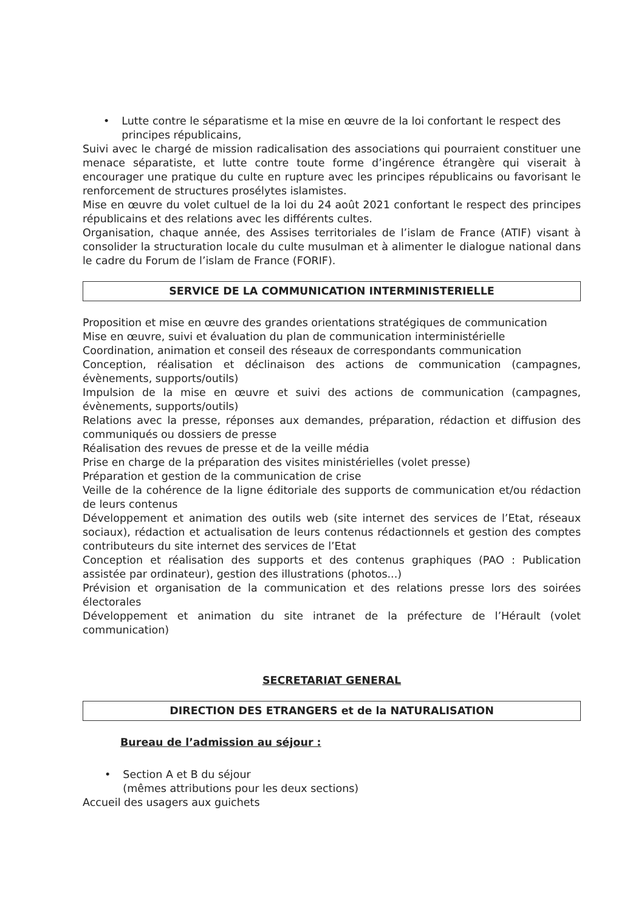• Lutte contre le séparatisme et la mise en œuvre de la loi confortant le respect des principes républicains,
Suivi avec le chargé de mission radicalisation des associations qui pourraient constituer une menace séparatiste, et lutte contre toute forme d’ingérence étrangère qui viserait à encourager une pratique du culte en rupture avec les principes républicains ou favorisant le renforcement de structures prosélytes islamistes.
Mise en œuvre du volet cultuel de la loi du 24 août 2021 confortant le respect des principes républicains et des relations avec les différents cultes.
Organisation, chaque année, des Assises territoriales de l’islam de France (ATIF) visant à consolider la structuration locale du culte musulman et à alimenter le dialogue national dans le cadre du Forum de l’islam de France (FORIF).
SERVICE DE LA COMMUNICATION INTERMINISTERIELLE
Proposition et mise en œuvre des grandes orientations stratégiques de communication
Mise en œuvre, suivi et évaluation du plan de communication interministérielle
Coordination, animation et conseil des réseaux de correspondants communication
Conception, réalisation et déclinaison des actions de communication (campagnes, évènements, supports/outils)
Impulsion de la mise en œuvre et suivi des actions de communication (campagnes, évènements, supports/outils)
Relations avec la presse, réponses aux demandes, préparation, rédaction et diffusion des communiqués ou dossiers de presse
Réalisation des revues de presse et de la veille média
Prise en charge de la préparation des visites ministérielles (volet presse)
Préparation et gestion de la communication de crise
Veille de la cohérence de la ligne éditoriale des supports de communication et/ou rédaction de leurs contenus
Développement et animation des outils web (site internet des services de l’Etat, réseaux sociaux), rédaction et actualisation de leurs contenus rédactionnels et gestion des comptes contributeurs du site internet des services de l’Etat
Conception et réalisation des supports et des contenus graphiques (PAO : Publication assistée par ordinateur), gestion des illustrations (photos...)
Prévision et organisation de la communication et des relations presse lors des soirées électorales
Développement et animation du site intranet de la préfecture de l’Hérault (volet communication)
SECRETARIAT GENERAL
DIRECTION DES ETRANGERS et de la NATURALISATION
Bureau de l’admission au séjour :
• Section A et B du séjour
(mêmes attributions pour les deux sections)
Accueil des usagers aux guichets